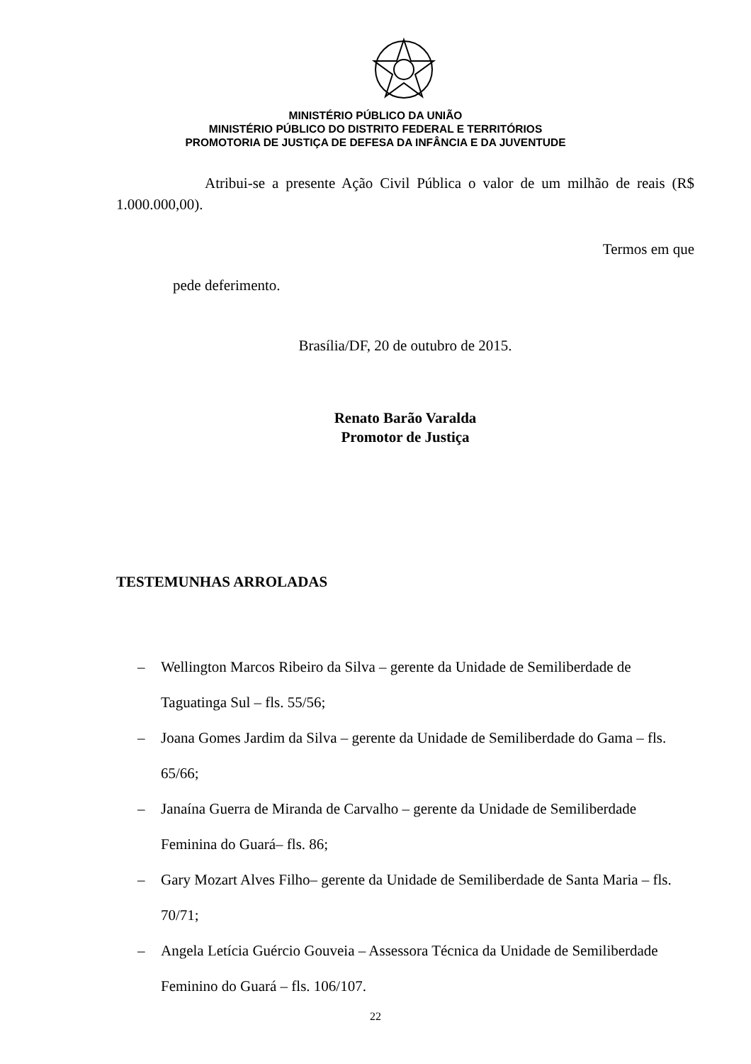MINISTÉRIO PÚBLICO DA UNIÃO
MINISTÉRIO PÚBLICO DO DISTRITO FEDERAL E TERRITÓRIOS
PROMOTORIA DE JUSTIÇA DE DEFESA DA INFÂNCIA E DA JUVENTUDE
Atribui-se a presente Ação Civil Pública o valor de um milhão de reais (R$ 1.000.000,00).
Termos em que
pede deferimento.
Brasília/DF, 20 de outubro de 2015.
Renato Barão Varalda
Promotor de Justiça
TESTEMUNHAS ARROLADAS
– Wellington Marcos Ribeiro da Silva – gerente da Unidade de Semiliberdade de Taguatinga Sul – fls. 55/56;
– Joana Gomes Jardim da Silva – gerente da Unidade de Semiliberdade do Gama – fls. 65/66;
– Janaína Guerra de Miranda de Carvalho – gerente da Unidade de Semiliberdade Feminina do Guará– fls. 86;
– Gary Mozart Alves Filho– gerente da Unidade de Semiliberdade de Santa Maria – fls. 70/71;
– Angela Letícia Guércio Gouveia – Assessora Técnica da Unidade de Semiliberdade Feminino do Guará – fls. 106/107.
22